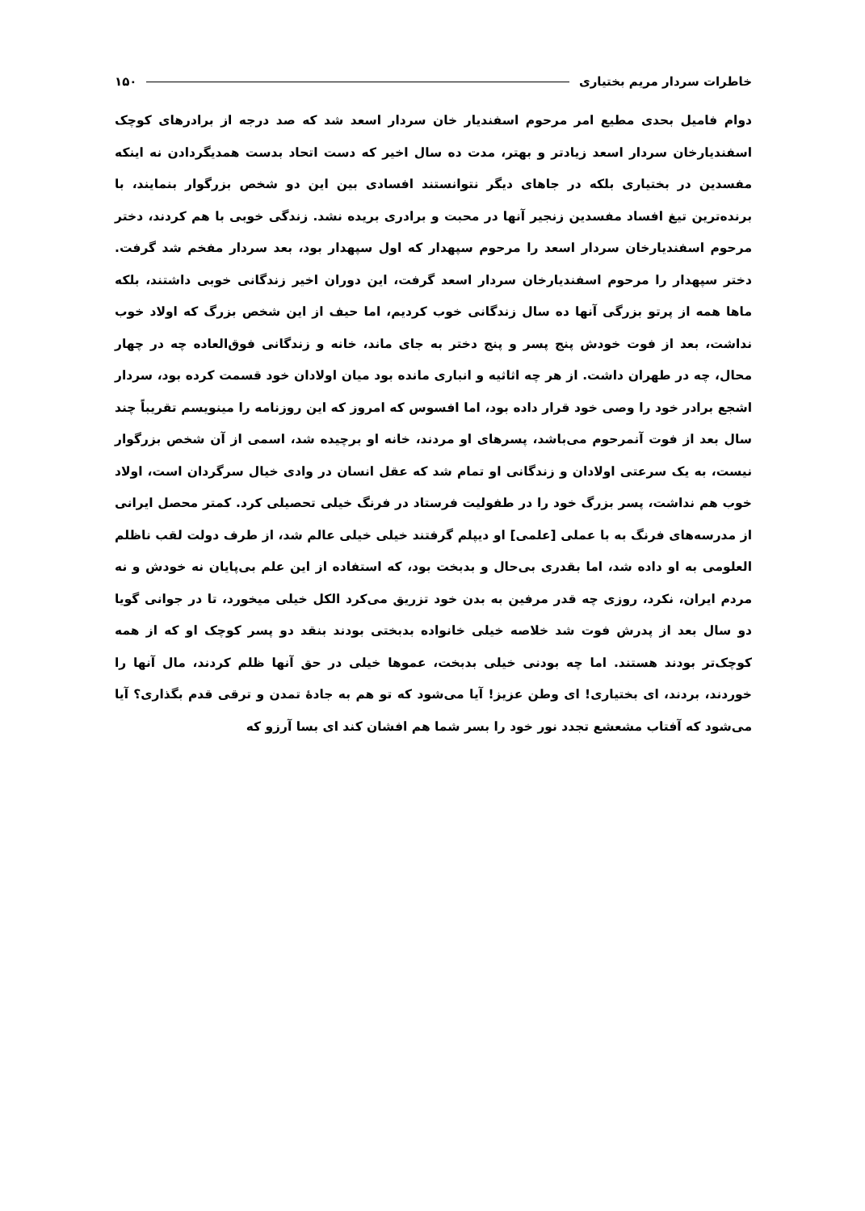خاطرات سردار مریم بختیاری ۱۵۰
دوام فامیل بحدی مطیع امر مرحوم اسفندیار خان سردار اسعد شد که صد درجه از برادرهای کوچک اسفندیارخان سردار اسعد زیادتر و بهتر، مدت ده سال اخیر که دست اتحاد بدست همدیگردادن نه اینکه مفسدین در بختیاری بلکه در جاهای دیگر نتوانستند افسادی بین این دو شخص بزرگوار بنمایند، با برنده‌ترین تیغ افساد مفسدین زنجیر آنها در محبت و برادری بریده نشد. زندگی خوبی با هم کردند، دختر مرحوم اسفندیارخان سردار اسعد را مرحوم سپهدار که اول سپهدار بود، بعد سردار مفخم شد گرفت. دختر سپهدار را مرحوم اسفندیارخان سردار اسعد گرفت، این دوران اخیر زندگانی خوبی داشتند، بلکه ماها همه از پرتو بزرگی آنها ده سال زندگانی خوب کردیم، اما حیف از این شخص بزرگ که اولاد خوب نداشت، بعد از فوت خودش پنج پسر و پنج دختر به جای ماند، خانه و زندگانی فوق‌العاده چه در چهار محال، چه در طهران داشت. از هر چه اثاثیه و انباری مانده بود میان اولادان خود قسمت کرده بود، سردار اشجع برادر خود را وصی خود قرار داده بود، اما افسوس که امروز که این روزنامه را مینویسم تقریباً چند سال بعد از فوت آنمرحوم می‌باشد، پسرهای او مردند، خانه او برچیده شد، اسمی از آن شخص بزرگوار نیست، به یک سرعتی اولادان و زندگانی او تمام شد که عقل انسان در وادی خیال سرگردان است، اولاد خوب هم نداشت، پسر بزرگ خود را در طفولیت فرستاد در فرنگ خیلی تحصیلی کرد. کمتر محصل ایرانی از مدرسه‌های فرنگ به با عملی [علمی] او دیپلم گرفتند خیلی خیلی عالم شد، از طرف دولت لقب ناظلم العلومی به او داده شد، اما بقدری بی‌حال و بدبخت بود، که استفاده از این علم بی‌پایان نه خودش و نه مردم ایران، نکرد، روزی چه قدر مرفین به بدن خود تزریق می‌کرد الکل خیلی میخورد، تا در جوانی گویا دو سال بعد از پدرش فوت شد خلاصه خیلی خانواده بدبختی بودند بنقد دو پسر کوچک او که از همه کوچک‌تر بودند هستند. اما چه بودنی خیلی بدبخت، عموها خیلی در حق آنها ظلم کردند، مال آنها را خوردند، بردند، ای بختیاری! ای وطن عزیز! آیا می‌شود که تو هم به جادهٔ تمدن و ترقی قدم بگذاری؟ آیا می‌شود که آفتاب مشعشع تجدد نور خود را بسر شما هم افشان کند ای بسا آرزو که